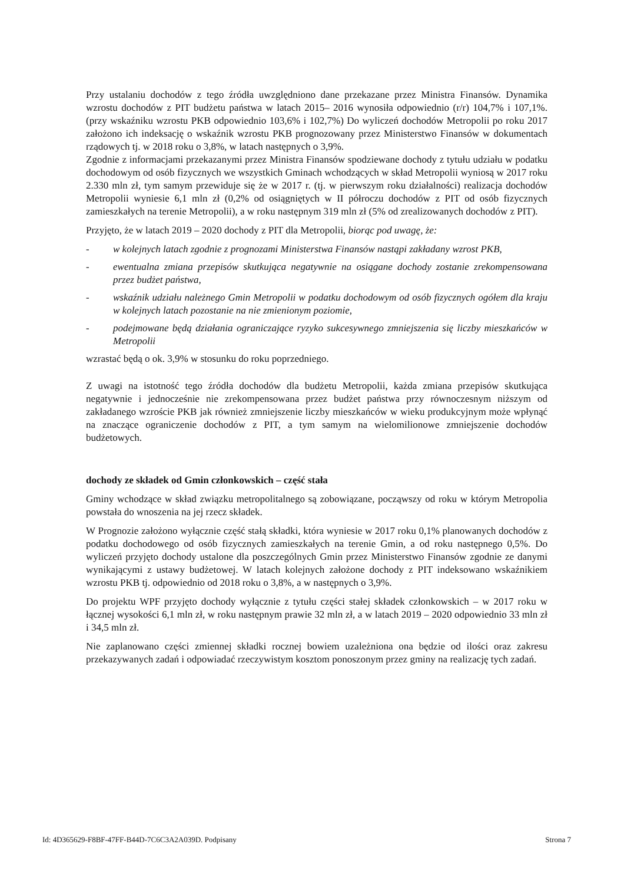Przy ustalaniu dochodów z tego źródła uwzględniono dane przekazane przez Ministra Finansów. Dynamika wzrostu dochodów z PIT budżetu państwa w latach 2015– 2016 wynosiła odpowiednio (r/r) 104,7% i 107,1%. (przy wskaźniku wzrostu PKB odpowiednio 103,6% i 102,7%) Do wyliczeń dochodów Metropolii po roku 2017 założono ich indeksację o wskaźnik wzrostu PKB prognozowany przez Ministerstwo Finansów w dokumentach rządowych tj. w 2018 roku o 3,8%, w latach następnych o 3,9%.
Zgodnie z informacjami przekazanymi przez Ministra Finansów spodziewane dochody z tytułu udziału w podatku dochodowym od osób fizycznych we wszystkich Gminach wchodzących w skład Metropolii wyniosą w 2017 roku 2.330 mln zł, tym samym przewiduje się że w 2017 r. (tj. w pierwszym roku działalności) realizacja dochodów Metropolii wyniesie 6,1 mln zł (0,2% od osiągniętych w II półroczu dochodów z PIT od osób fizycznych zamieszkałych na terenie Metropolii), a w roku następnym 319 mln zł (5% od zrealizowanych dochodów z PIT).
Przyjęto, że w latach 2019 – 2020 dochody z PIT dla Metropolii, biorąc pod uwagę, że:
- w kolejnych latach zgodnie z prognozami Ministerstwa Finansów nastąpi zakładany wzrost PKB,
- ewentualna zmiana przepisów skutkująca negatywnie na osiągane dochody zostanie zrekompensowana przez budżet państwa,
- wskaźnik udziału należnego Gmin Metropolii w podatku dochodowym od osób fizycznych ogółem dla kraju w kolejnych latach pozostanie na nie zmienionym poziomie,
- podejmowane będą działania ograniczające ryzyko sukcesywnego zmniejszenia się liczby mieszkańców w Metropolii
wzrastać będą o ok. 3,9% w stosunku do roku poprzedniego.
Z uwagi na istotność tego źródła dochodów dla budżetu Metropolii, każda zmiana przepisów skutkująca negatywnie i jednocześnie nie zrekompensowana przez budżet państwa przy równoczesnym niższym od zakładanego wzroście PKB jak również zmniejszenie liczby mieszkańców w wieku produkcyjnym może wpłynąć na znaczące ograniczenie dochodów z PIT, a tym samym na wielomilionowe zmniejszenie dochodów budżetowych.
dochody ze składek od Gmin członkowskich – część stała
Gminy wchodzące w skład związku metropolitalnego są zobowiązane, począwszy od roku w którym Metropolia powstała do wnoszenia na jej rzecz składek.
W Prognozie założono wyłącznie część stałą składki, która wyniesie w 2017 roku 0,1% planowanych dochodów z podatku dochodowego od osób fizycznych zamieszkałych na terenie Gmin, a od roku następnego 0,5%. Do wyliczeń przyjęto dochody ustalone dla poszczególnych Gmin przez Ministerstwo Finansów zgodnie ze danymi wynikającymi z ustawy budżetowej. W latach kolejnych założone dochody z PIT indeksowano wskaźnikiem wzrostu PKB tj. odpowiednio od 2018 roku o 3,8%, a w następnych o 3,9%.
Do projektu WPF przyjęto dochody wyłącznie z tytułu części stałej składek członkowskich – w 2017 roku w łącznej wysokości 6,1 mln zł, w roku następnym prawie 32 mln zł, a w latach 2019 – 2020 odpowiednio 33 mln zł i 34,5 mln zł.
Nie zaplanowano części zmiennej składki rocznej bowiem uzależniona ona będzie od ilości oraz zakresu przekazywanych zadań i odpowiadać rzeczywistym kosztom ponoszonym przez gminy na realizację tych zadań.
Id: 4D365629-F8BF-47FF-B44D-7C6C3A2A039D. Podpisany Strona 7